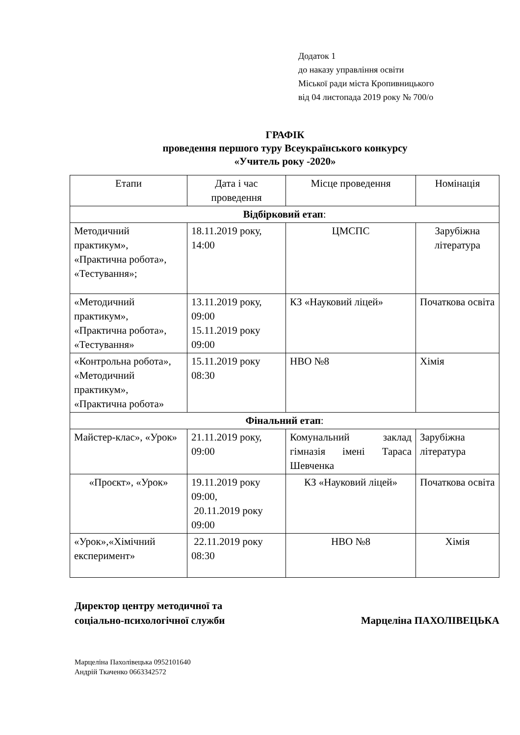Додаток 1
до наказу управління освіти
Міської ради міста Кропивницького
від 04 листопада 2019 року № 700/о
ГРАФІК
проведення першого туру Всеукраїнського конкурсу
«Учитель року -2020»
| Етапи | Дата і час проведення | Місце проведення | Номінація |
| --- | --- | --- | --- |
| Відбірковий етап : | | | |
| Методичний практикум», «Практична робота», «Тестування»; | 18.11.2019 року, 14:00 | ЦМСПС | Зарубіжна література |
| «Методичний практикум», «Практична робота», «Тестування» | 13.11.2019 року, 09:00 15.11.2019 року 09:00 | КЗ «Науковий ліцей» | Початкова освіта |
| «Контрольна робота», «Методичний практикум», «Практична робота» | 15.11.2019 року 08:30 | НВО №8 | Хімія |
| Фінальний етап : | | | |
| Майстер-клас», «Урок» | 21.11.2019 року, 09:00 | Комунальний заклад гімназія імені Тараса Шевченка | Зарубіжна література |
| «Проєкт», «Урок» | 19.11.2019 року 09:00, 20.11.2019 року 09:00 | КЗ «Науковий ліцей» | Початкова освіта |
| «Урок»,«Хімічний експеримент» | 22.11.2019 року 08:30 | НВО №8 | Хімія |
Директор центру методичної та
соціально-психологічної служби
Марцеліна ПАХОЛІВЕЦЬКА
Марцеліна Пахолівецька 0952101640
Андрій Ткаченко 0663342572